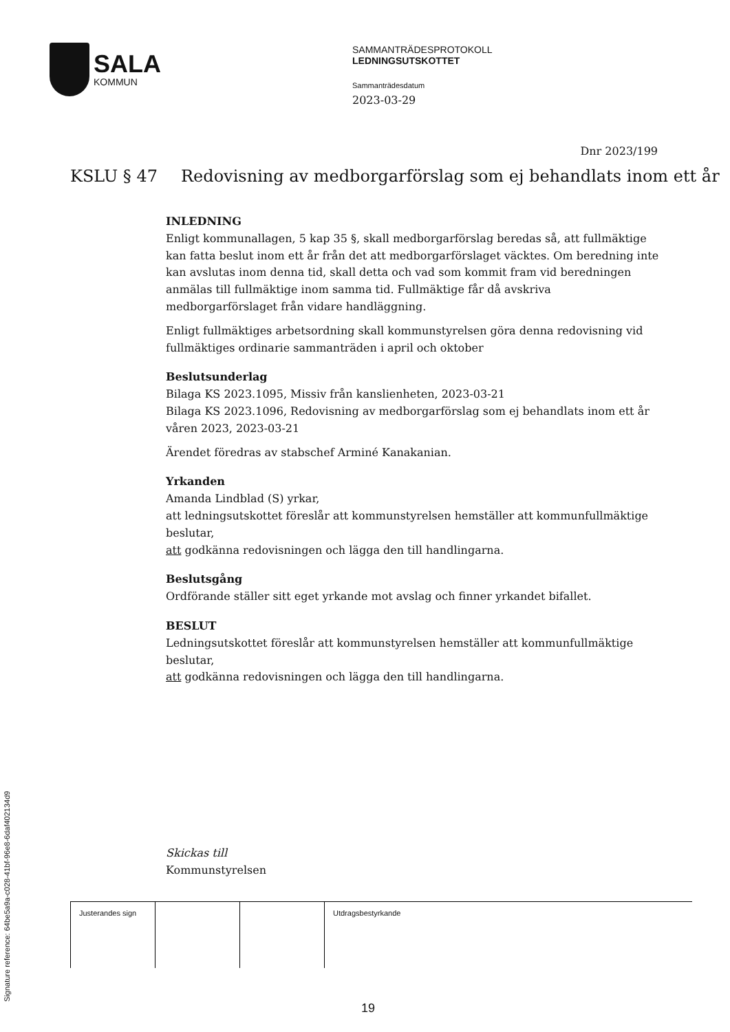SALA
KOMMUN
SAMMANTRÄDESPROTOKOLL
LEDNINGSUTSKOTTET
Sammanträdesdatum
2023-03-29
Dnr 2023/199
KSLU § 47 Redovisning av medborgarförslag som ej behandlats inom ett år
INLEDNING
Enligt kommunallagen, 5 kap 35 §, skall medborgarförslag beredas så, att fullmäktige kan fatta beslut inom ett år från det att medborgarförslaget väcktes. Om beredning inte kan avslutas inom denna tid, skall detta och vad som kommit fram vid beredningen anmälas till fullmäktige inom samma tid. Fullmäktige får då avskriva medborgarförslaget från vidare handläggning.
Enligt fullmäktiges arbetsordning skall kommunstyrelsen göra denna redovisning vid fullmäktiges ordinarie sammanträden i april och oktober
Beslutsunderlag
Bilaga KS 2023.1095, Missiv från kanslienheten, 2023-03-21
Bilaga KS 2023.1096, Redovisning av medborgarförslag som ej behandlats inom ett år våren 2023, 2023-03-21
Ärendet föredras av stabschef Arminé Kanakanian.
Yrkanden
Amanda Lindblad (S) yrkar,
att ledningsutskottet föreslår att kommunstyrelsen hemställer att kommunfullmäktige beslutar,
att godkänna redovisningen och lägga den till handlingarna.
Beslutsgång
Ordförande ställer sitt eget yrkande mot avslag och finner yrkandet bifallet.
BESLUT
Ledningsutskottet föreslår att kommunstyrelsen hemställer att kommunfullmäktige beslutar,
att godkänna redovisningen och lägga den till handlingarna.
Skickas till
Kommunstyrelsen
| Justerandes sign | | | Utdragsbestyrkande |
19
Signature reference: 64be5a9a-c028-41bf-96e8-6daf402134d9